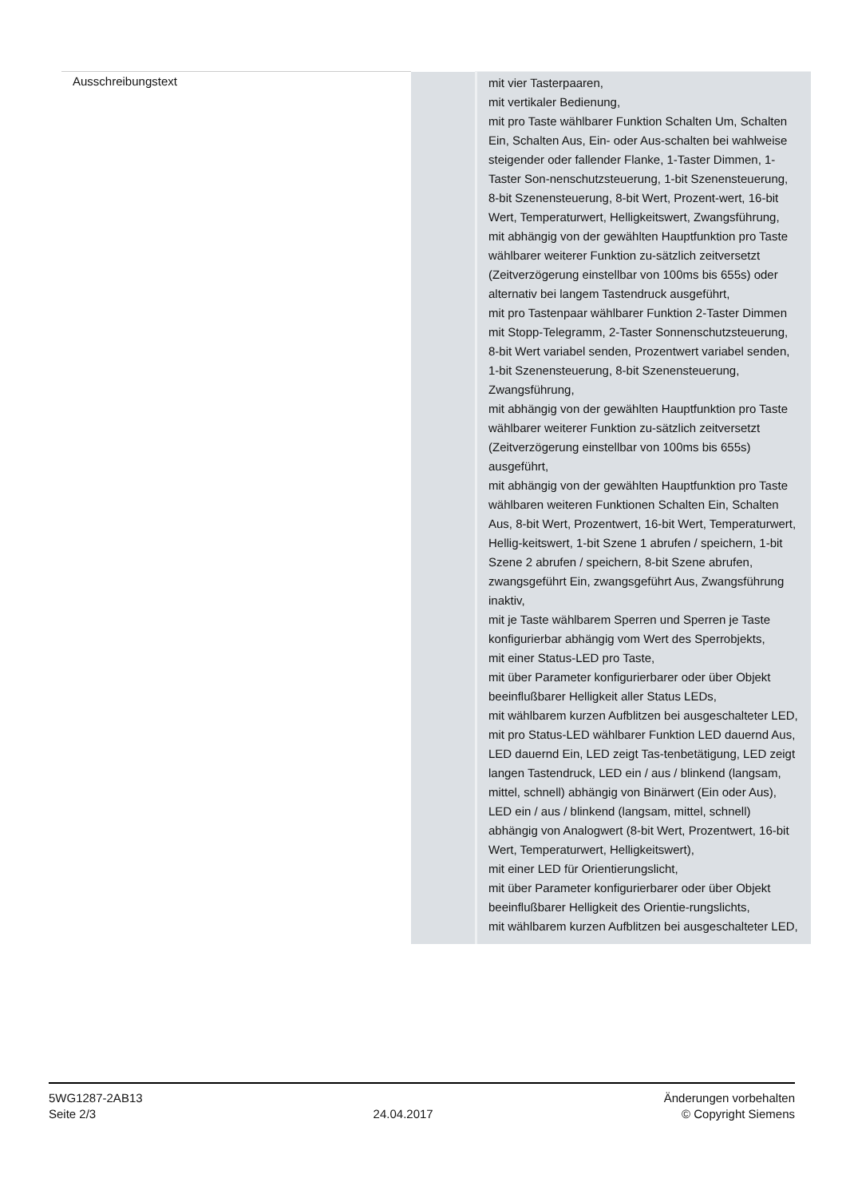| Ausschreibungstext | | mit vier Tasterpaaren, mit vertikaler Bedienung, mit pro Taste wählbarer Funktion Schalten Um, Schalten Ein, Schalten Aus, Ein- oder Aus-schalten bei wahlweise steigender oder fallender Flanke, 1-Taster Dimmen, 1-Taster Son-nenschutzsteuerung, 1-bit Szenensteuerung, 8-bit Szenensteuerung, 8-bit Wert, Prozent-wert, 16-bit Wert, Temperaturwert, Helligkeitswert, Zwangsführung, mit abhängig von der gewählten Hauptfunktion pro Taste wählbarer weiterer Funktion zu-sätzlich zeitversetzt (Zeitverzögerung einstellbar von 100ms bis 655s) oder alternativ bei langem Tastendruck ausgeführt, mit pro Tastenpaar wählbarer Funktion 2-Taster Dimmen mit Stopp-Telegramm, 2-Taster Sonnenschutzsteuerung, 8-bit Wert variabel senden, Prozentwert variabel senden, 1-bit Szenensteuerung, 8-bit Szenensteuerung, Zwangsführung, mit abhängig von der gewählten Hauptfunktion pro Taste wählbarer weiterer Funktion zu-sätzlich zeitversetzt (Zeitverzögerung einstellbar von 100ms bis 655s) ausgeführt, mit abhängig von der gewählten Hauptfunktion pro Taste wählbaren weiteren Funktionen Schalten Ein, Schalten Aus, 8-bit Wert, Prozentwert, 16-bit Wert, Temperaturwert, Hellig-keitswert, 1-bit Szene 1 abrufen / speichern, 1-bit Szene 2 abrufen / speichern, 8-bit Szene abrufen, zwangsgeführt Ein, zwangsgeführt Aus, Zwangsführung inaktiv, mit je Taste wählbarem Sperren und Sperren je Taste konfigurierbar abhängig vom Wert des Sperrobjekts, mit einer Status-LED pro Taste, mit über Parameter konfigurierbarer oder über Objekt beeinflußbarer Helligkeit aller Status LEDs, mit wählbarem kurzen Aufblitzen bei ausgeschalteter LED, mit pro Status-LED wählbarer Funktion LED dauernd Aus, LED dauernd Ein, LED zeigt Tas-tenbetätigung, LED zeigt langen Tastendruck, LED ein / aus / blinkend (langsam, mittel, schnell) abhängig von Binärwert (Ein oder Aus), LED ein / aus / blinkend (langsam, mittel, schnell) abhängig von Analogwert (8-bit Wert, Prozentwert, 16-bit Wert, Temperaturwert, Helligkeitswert), mit einer LED für Orientierungslicht, mit über Parameter konfigurierbarer oder über Objekt beeinflußbarer Helligkeit des Orientie-rungslichts, mit wählbarem kurzen Aufblitzen bei ausgeschalteter LED, |
5WG1287-2AB13
Seite 2/3
24.04.2017
Änderungen vorbehalten
© Copyright Siemens